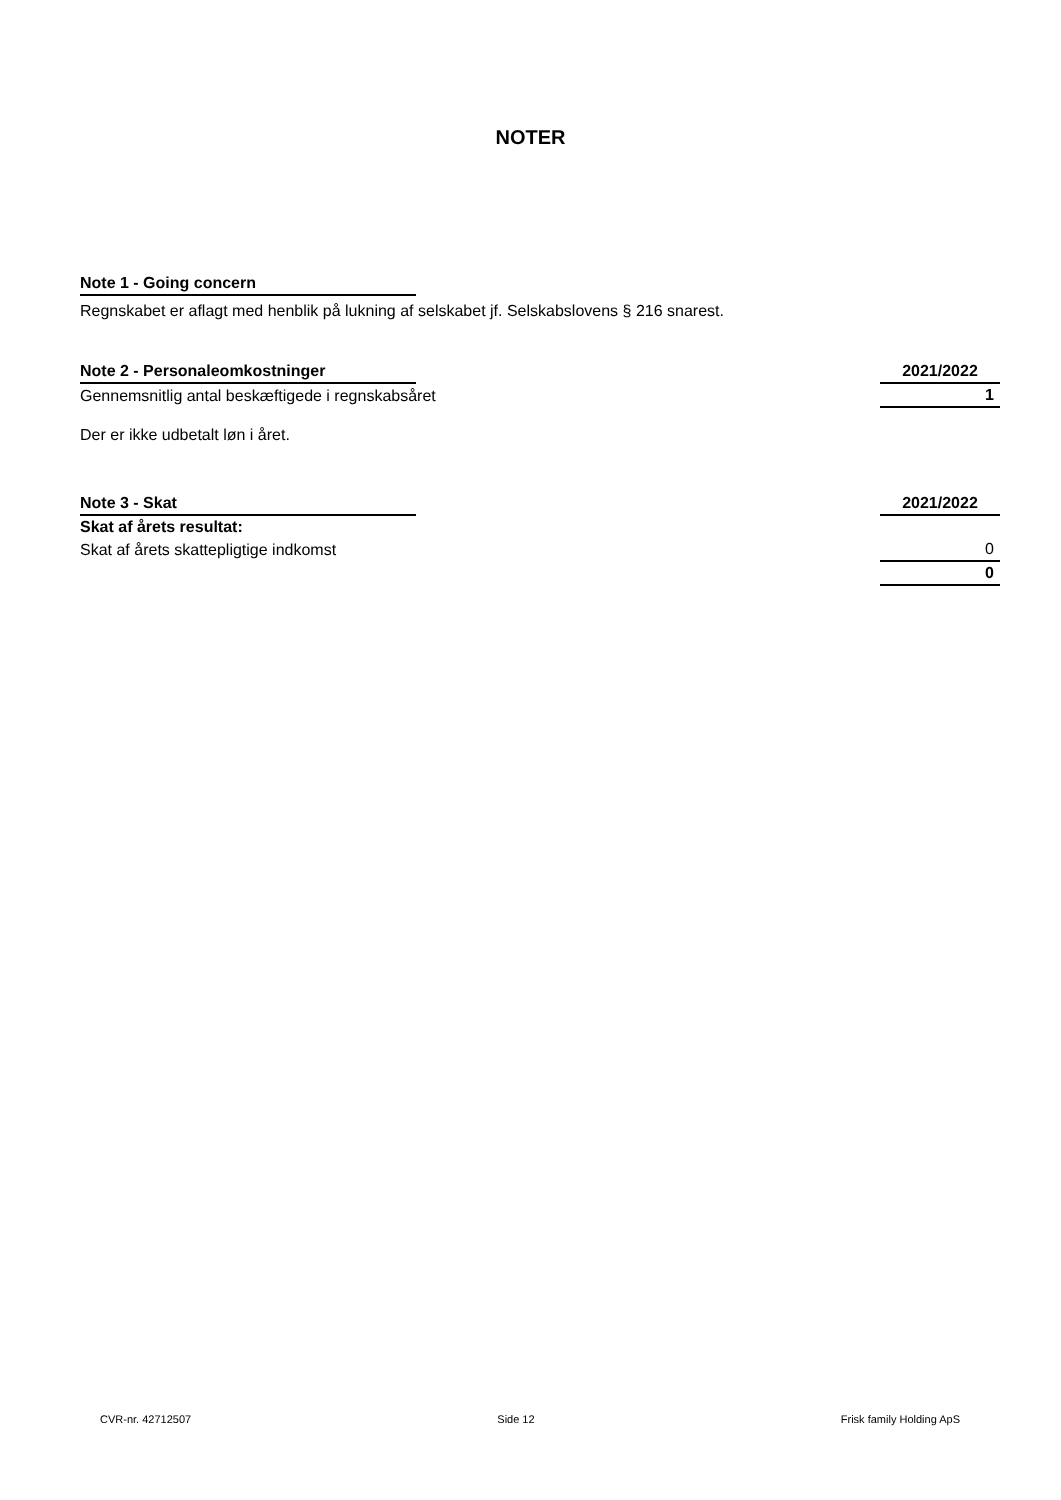NOTER
| Note 1 - Going concern | |
Regnskabet er aflagt med henblik på lukning af selskabet jf. Selskabslovens § 216 snarest.
| Note 2 - Personaleomkostninger | | 2021/2022 |
| Gennemsnitlig antal beskæftigede i regnskabsåret | | 1 |
Der er ikke udbetalt løn i året.
| Note 3 - Skat | | 2021/2022 |
| Skat af årets resultat: | | |
| Skat af årets skattepligtige indkomst | | 0 |
| | | 0 |
CVR-nr. 42712507 Side 12 Frisk family Holding ApS